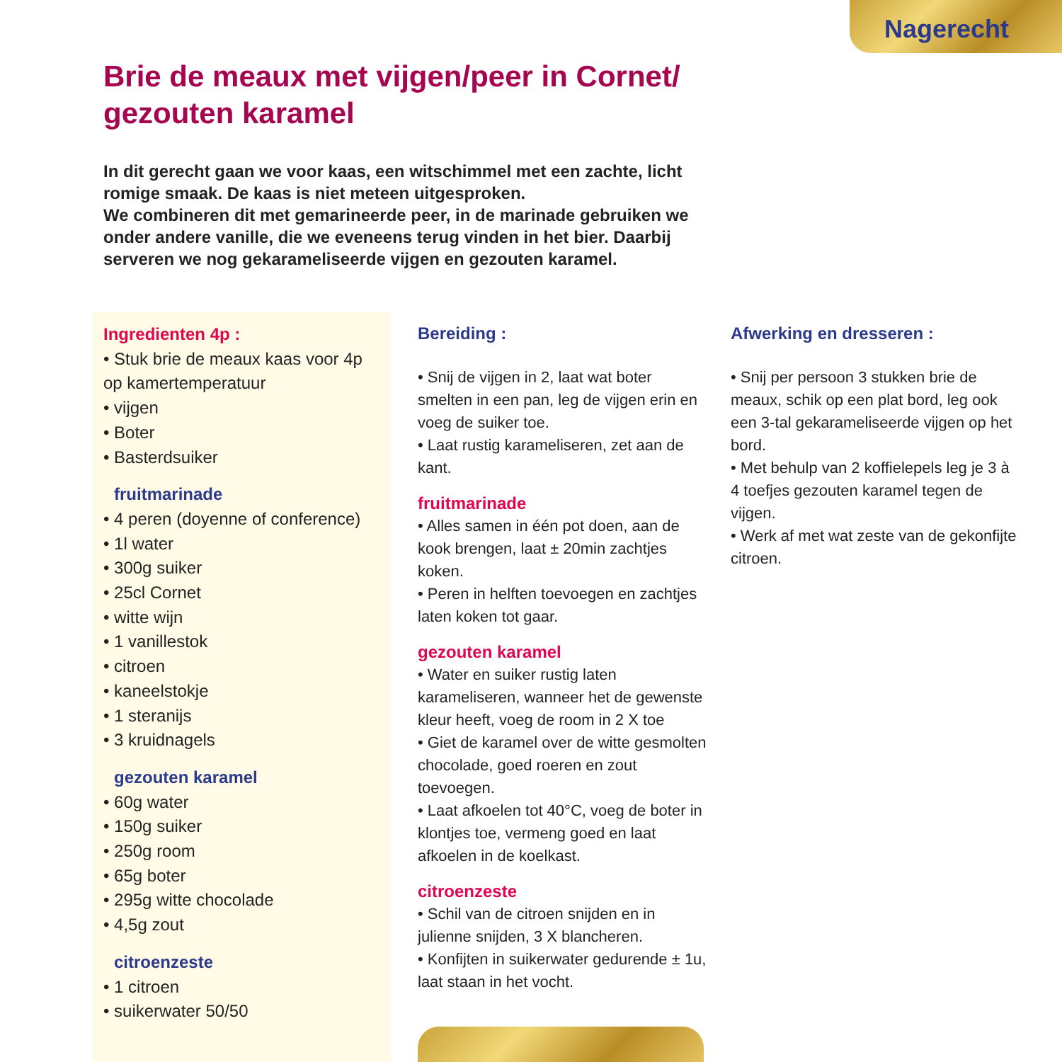Nagerecht
Brie de meaux met vijgen/peer in Cornet/ gezouten karamel
In dit gerecht gaan we voor kaas, een witschimmel met een zachte, licht romige smaak. De kaas is niet meteen uitgesproken.
We combineren dit met gemarineerde peer, in de marinade gebruiken we onder andere vanille, die we eveneens terug vinden in het bier. Daarbij serveren we nog gekarameliseerde vijgen en gezouten karamel.
Ingredienten 4p :
• Stuk brie de meaux kaas voor 4p op kamertemperatuur
• vijgen
• Boter
• Basterdsuiker
fruitmarinade
• 4 peren (doyenne of conference)
• 1l water
• 300g suiker
• 25cl Cornet
• witte wijn
• 1 vanillestok
• citroen
• kaneelstokje
• 1 steranijs
• 3 kruidnagels
gezouten karamel
• 60g water
• 150g suiker
• 250g room
• 65g boter
• 295g witte chocolade
• 4,5g zout
citroenzeste
• 1 citroen
• suikerwater 50/50
Bereiding :
• Snij de vijgen in 2, laat wat boter smelten in een pan, leg de vijgen erin en voeg de suiker toe.
• Laat rustig karameliseren, zet aan de kant.
fruitmarinade
• Alles samen in één pot doen, aan de kook brengen, laat ± 20min zachtjes koken.
• Peren in helften toevoegen en zachtjes laten koken tot gaar.
gezouten karamel
• Water en suiker rustig laten karameliseren, wanneer het de gewenste kleur heeft, voeg de room in 2 X toe
• Giet de karamel over de witte gesmolten chocolade, goed roeren en zout toevoegen.
• Laat afkoelen tot 40°C, voeg de boter in klontjes toe, vermeng goed en laat afkoelen in de koelkast.
citroenzeste
• Schil van de citroen snijden en in julienne snijden, 3 X blancheren.
• Konfijten in suikerwater gedurende ± 1u, laat staan in het vocht.
Afwerking en dresseren :
• Snij per persoon 3 stukken brie de meaux, schik op een plat bord, leg ook een 3-tal gekarameliseerde vijgen op het bord.
• Met behulp van 2 koffielepels leg je 3 à 4 toefjes gezouten karamel tegen de vijgen.
• Werk af met wat zeste van de gekonfijte citroen.